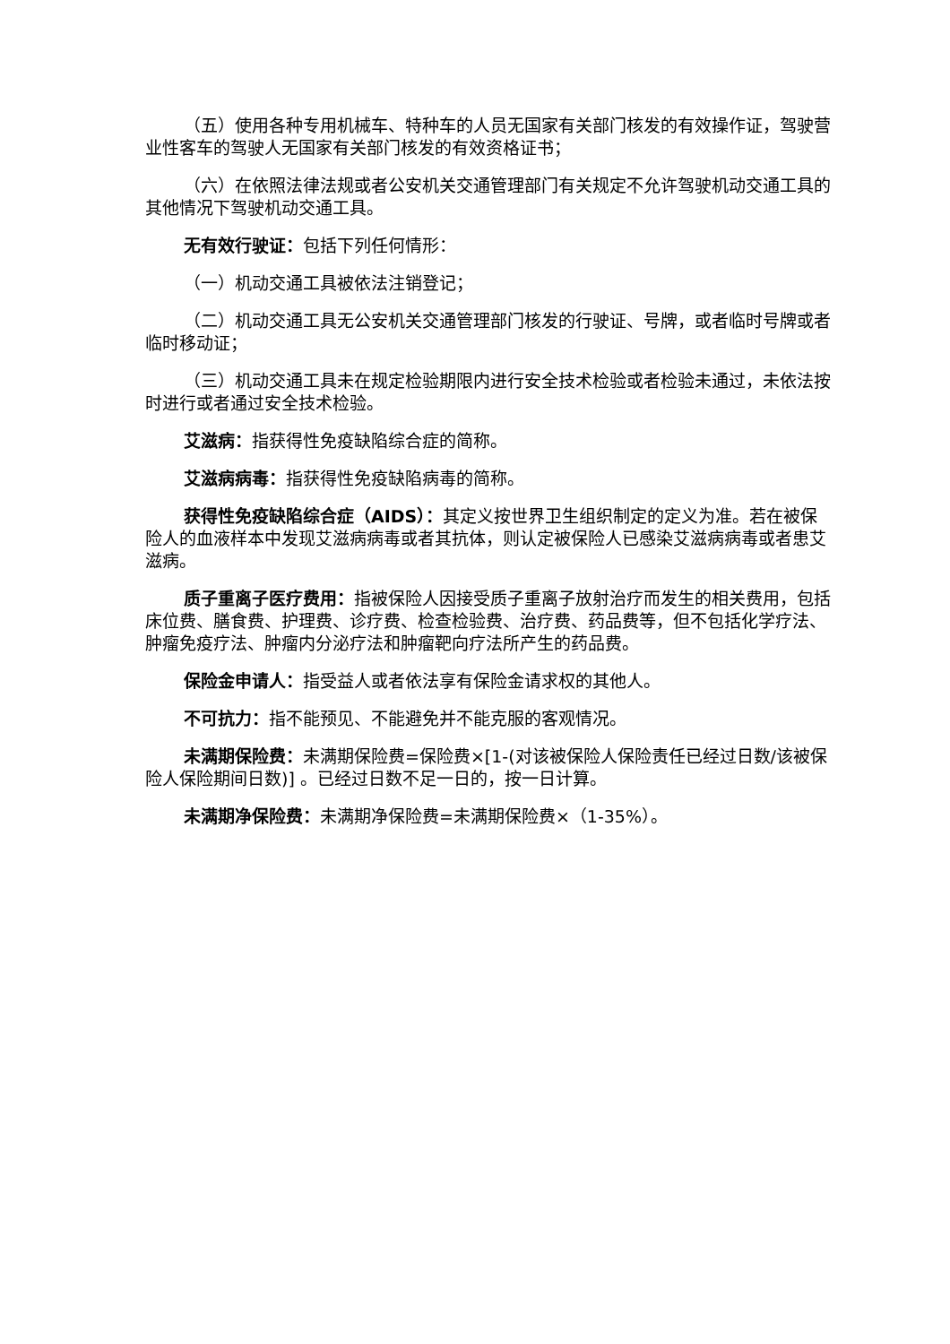（五）使用各种专用机械车、特种车的人员无国家有关部门核发的有效操作证，驾驶营业性客车的驾驶人无国家有关部门核发的有效资格证书；
（六）在依照法律法规或者公安机关交通管理部门有关规定不允许驾驶机动交通工具的其他情况下驾驶机动交通工具。
无有效行驶证：包括下列任何情形：
（一）机动交通工具被依法注销登记；
（二）机动交通工具无公安机关交通管理部门核发的行驶证、号牌，或者临时号牌或者临时移动证；
（三）机动交通工具未在规定检验期限内进行安全技术检验或者检验未通过，未依法按时进行或者通过安全技术检验。
艾滋病：指获得性免疫缺陷综合症的简称。
艾滋病病毒：指获得性免疫缺陷病毒的简称。
获得性免疫缺陷综合症（AIDS）：其定义按世界卫生组织制定的定义为准。若在被保险人的血液样本中发现艾滋病病毒或者其抗体，则认定被保险人已感染艾滋病病毒或者患艾滋病。
质子重离子医疗费用：指被保险人因接受质子重离子放射治疗而发生的相关费用，包括床位费、膳食费、护理费、诊疗费、检查检验费、治疗费、药品费等，但不包括化学疗法、肿瘤免疫疗法、肿瘤内分泌疗法和肿瘤靶向疗法所产生的药品费。
保险金申请人：指受益人或者依法享有保险金请求权的其他人。
不可抗力：指不能预见、不能避免并不能克服的客观情况。
未满期保险费：未满期保险费=保险费×[1-(对该被保险人保险责任已经过日数/该被保险人保险期间日数)] 。已经过日数不足一日的，按一日计算。
未满期净保险费：未满期净保险费=未满期保险费×（1-35%）。